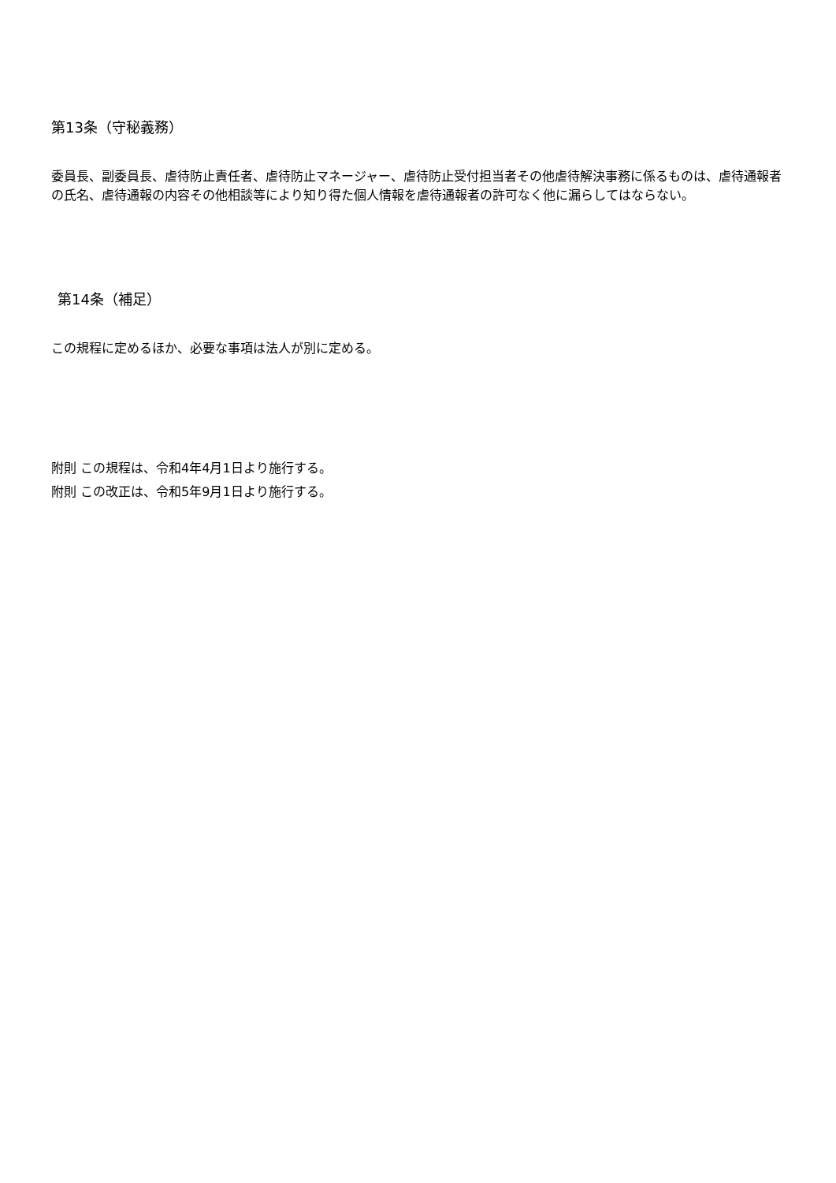第13条（守秘義務）
委員長、副委員長、虐待防止責任者、虐待防止マネージャー、虐待防止受付担当者その他虐待解決事務に係るものは、虐待通報者の氏名、虐待通報の内容その他相談等により知り得た個人情報を虐待通報者の許可なく他に漏らしてはならない。
第14条（補足）
この規程に定めるほか、必要な事項は法人が別に定める。
附則 この規程は、令和4年4月1日より施行する。
附則 この改正は、令和5年9月1日より施行する。